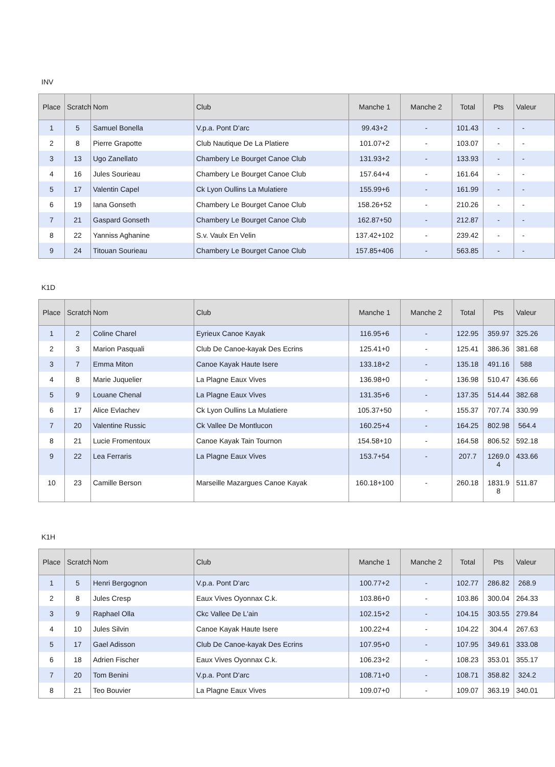INV
| Place | Scratch | Nom | Club | Manche 1 | Manche 2 | Total | Pts | Valeur |
| --- | --- | --- | --- | --- | --- | --- | --- | --- |
| 1 | 5 | Samuel Bonella | V.p.a. Pont D'arc | 99.43+2 | - | 101.43 | - | - |
| 2 | 8 | Pierre Grapotte | Club Nautique De La Platiere | 101.07+2 | - | 103.07 | - | - |
| 3 | 13 | Ugo Zanellato | Chambery Le Bourget Canoe Club | 131.93+2 | - | 133.93 | - | - |
| 4 | 16 | Jules Sourieau | Chambery Le Bourget Canoe Club | 157.64+4 | - | 161.64 | - | - |
| 5 | 17 | Valentin Capel | Ck Lyon Oullins La Mulatiere | 155.99+6 | - | 161.99 | - | - |
| 6 | 19 | Iana Gonseth | Chambery Le Bourget Canoe Club | 158.26+52 | - | 210.26 | - | - |
| 7 | 21 | Gaspard Gonseth | Chambery Le Bourget Canoe Club | 162.87+50 | - | 212.87 | - | - |
| 8 | 22 | Yanniss Aghanine | S.v. Vaulx En Velin | 137.42+102 | - | 239.42 | - | - |
| 9 | 24 | Titouan Sourieau | Chambery Le Bourget Canoe Club | 157.85+406 | - | 563.85 | - | - |
K1D
| Place | Scratch | Nom | Club | Manche 1 | Manche 2 | Total | Pts | Valeur |
| --- | --- | --- | --- | --- | --- | --- | --- | --- |
| 1 | 2 | Coline Charel | Eyrieux Canoe Kayak | 116.95+6 | - | 122.95 | 359.97 | 325.26 |
| 2 | 3 | Marion Pasquali | Club De Canoe-kayak Des Ecrins | 125.41+0 | - | 125.41 | 386.36 | 381.68 |
| 3 | 7 | Emma Miton | Canoe Kayak Haute Isere | 133.18+2 | - | 135.18 | 491.16 | 588 |
| 4 | 8 | Marie Juquelier | La Plagne Eaux Vives | 136.98+0 | - | 136.98 | 510.47 | 436.66 |
| 5 | 9 | Louane Chenal | La Plagne Eaux Vives | 131.35+6 | - | 137.35 | 514.44 | 382.68 |
| 6 | 17 | Alice Evlachev | Ck Lyon Oullins La Mulatiere | 105.37+50 | - | 155.37 | 707.74 | 330.99 |
| 7 | 20 | Valentine Russic | Ck Vallee De Montlucon | 160.25+4 | - | 164.25 | 802.98 | 564.4 |
| 8 | 21 | Lucie Fromentoux | Canoe Kayak Tain Tournon | 154.58+10 | - | 164.58 | 806.52 | 592.18 |
| 9 | 22 | Lea Ferraris | La Plagne Eaux Vives | 153.7+54 | - | 207.7 | 1269.0 4 | 433.66 |
| 10 | 23 | Camille Berson | Marseille Mazargues Canoe Kayak | 160.18+100 | - | 260.18 | 1831.9 8 | 511.87 |
K1H
| Place | Scratch | Nom | Club | Manche 1 | Manche 2 | Total | Pts | Valeur |
| --- | --- | --- | --- | --- | --- | --- | --- | --- |
| 1 | 5 | Henri Bergognon | V.p.a. Pont D'arc | 100.77+2 | - | 102.77 | 286.82 | 268.9 |
| 2 | 8 | Jules Cresp | Eaux Vives Oyonnax C.k. | 103.86+0 | - | 103.86 | 300.04 | 264.33 |
| 3 | 9 | Raphael Olla | Ckc Vallee De L'ain | 102.15+2 | - | 104.15 | 303.55 | 279.84 |
| 4 | 10 | Jules Silvin | Canoe Kayak Haute Isere | 100.22+4 | - | 104.22 | 304.4 | 267.63 |
| 5 | 17 | Gael Adisson | Club De Canoe-kayak Des Ecrins | 107.95+0 | - | 107.95 | 349.61 | 333.08 |
| 6 | 18 | Adrien Fischer | Eaux Vives Oyonnax C.k. | 106.23+2 | - | 108.23 | 353.01 | 355.17 |
| 7 | 20 | Tom Benini | V.p.a. Pont D'arc | 108.71+0 | - | 108.71 | 358.82 | 324.2 |
| 8 | 21 | Teo Bouvier | La Plagne Eaux Vives | 109.07+0 | - | 109.07 | 363.19 | 340.01 |